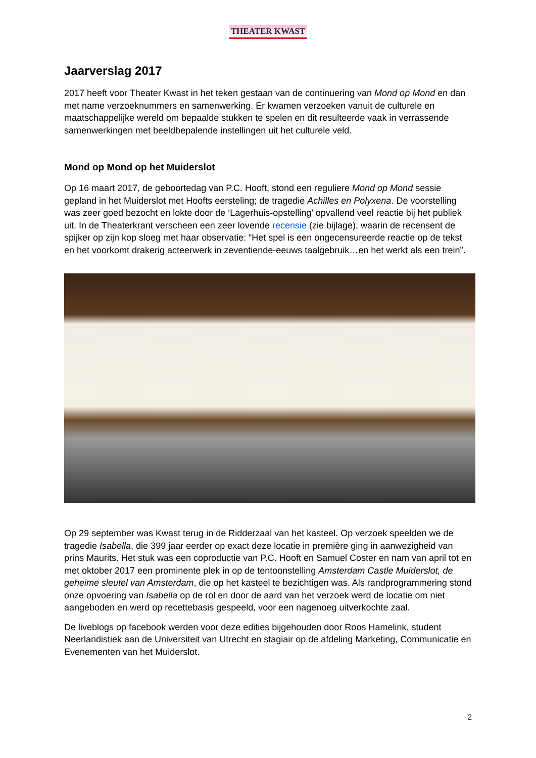THEATER KWAST
Jaarverslag 2017
2017 heeft voor Theater Kwast in het teken gestaan van de continuering van Mond op Mond en dan met name verzoeknummers en samenwerking. Er kwamen verzoeken vanuit de culturele en maatschappelijke wereld om bepaalde stukken te spelen en dit resulteerde vaak in verrassende samenwerkingen met beeldbepalende instellingen uit het culturele veld.
Mond op Mond op het Muiderslot
Op 16 maart 2017, de geboortedag van P.C. Hooft, stond een reguliere Mond op Mond sessie gepland in het Muiderslot met Hoofts eersteling; de tragedie Achilles en Polyxena. De voorstelling was zeer goed bezocht en lokte door de ‘Lagerhuis-opstelling’ opvallend veel reactie bij het publiek uit. In de Theaterkrant verscheen een zeer lovende recensie (zie bijlage), waarin de recensent de spijker op zijn kop sloeg met haar observatie: “Het spel is een ongecensureerde reactie op de tekst en het voorkomt drakerig acteerwerk in zeventiende-eeuws taalgebruik…en het werkt als een trein”.
Op 29 september was Kwast terug in de Ridderzaal van het kasteel. Op verzoek speelden we de tragedie Isabella, die 399 jaar eerder op exact deze locatie in première ging in aanwezigheid van prins Maurits. Het stuk was een coproductie van P.C. Hooft en Samuel Coster en nam van april tot en met oktober 2017 een prominente plek in op de tentoonstelling Amsterdam Castle Muiderslot, de geheime sleutel van Amsterdam, die op het kasteel te bezichtigen was. Als randprogrammering stond onze opvoering van Isabella op de rol en door de aard van het verzoek werd de locatie om niet aangeboden en werd op recettebasis gespeeld, voor een nagenoeg uitverkochte zaal.
De liveblogs op facebook werden voor deze edities bijgehouden door Roos Hamelink, student Neerlandistiek aan de Universiteit van Utrecht en stagiair op de afdeling Marketing, Communicatie en Evenementen van het Muiderslot.
2